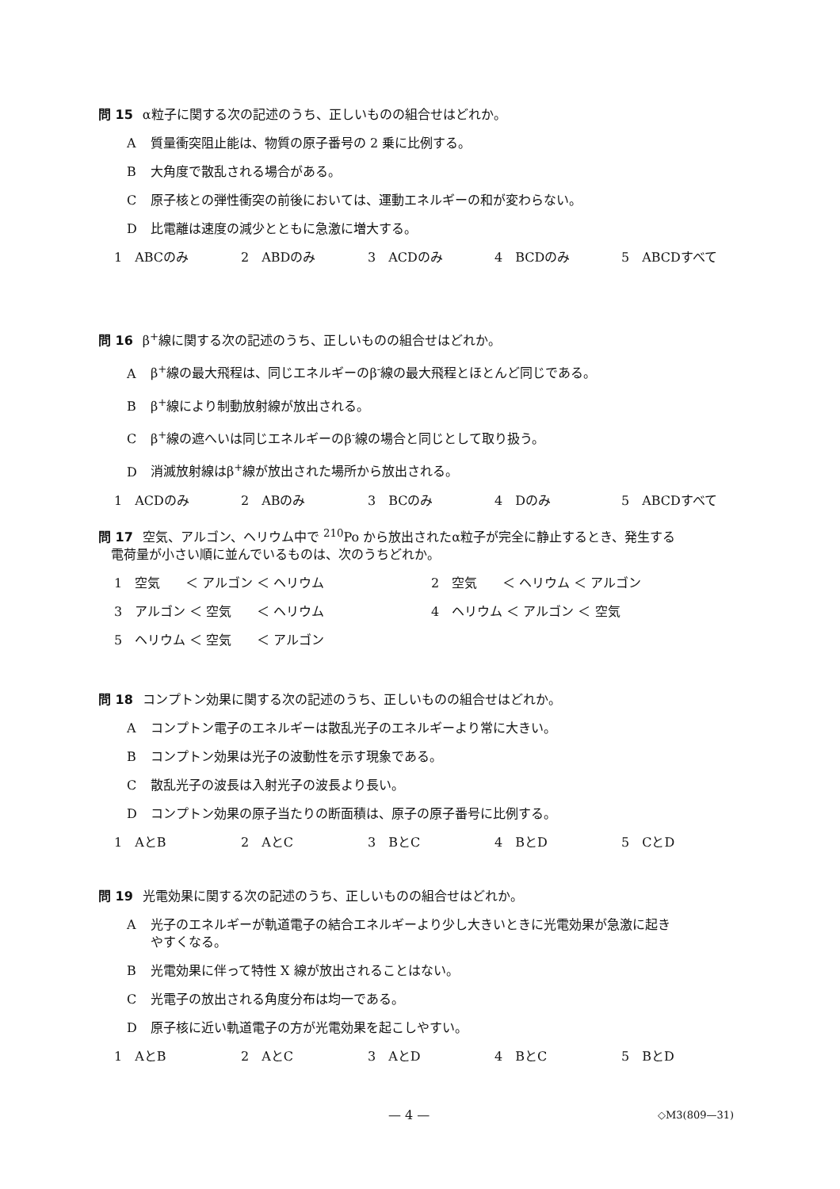問 15 α粒子に関する次の記述のうち、正しいものの組合せはどれか。
A質量衝突阻止能は、物質の原子番号の 2 乗に比例する。
B大角度で散乱される場合がある。
C原子核との弾性衝突の前後においては、運動エネルギーの和が変わらない。
D比電離は速度の減少とともに急激に増大する。
1　ABCのみ 2　ABDのみ 3　ACDのみ 4　BCDのみ 5　ABCDすべて
問 16 β<sup>+</sup>線に関する次の記述のうち、正しいものの組合せはどれか。
Aβ<sup>+</sup>線の最大飛程は、同じエネルギーのβ<sup>-</sup>線の最大飛程とほとんど同じである。
Bβ<sup>+</sup>線により制動放射線が放出される。
Cβ<sup>+</sup>線の遮へいは同じエネルギーのβ<sup>-</sup>線の場合と同じとして取り扱う。
D消滅放射線はβ<sup>+</sup>線が放出された場所から放出される。
1　ACDのみ 2　ABのみ 3　BCのみ 4　Dのみ 5　ABCDすべて
問 17 空気、アルゴン、ヘリウム中で <sup>210</sup>Po から放出されたα粒子が完全に静止するとき、発生する
　電荷量が小さい順に並んでいるものは、次のうちどれか。
1　空気　　＜ アルゴン ＜ ヘリウム
2　空気　　＜ ヘリウム ＜ アルゴン
3　アルゴン ＜ 空気　　＜ ヘリウム
4　ヘリウム ＜ アルゴン ＜ 空気
5　ヘリウム ＜ 空気　　＜ アルゴン
問 18 コンプトン効果に関する次の記述のうち、正しいものの組合せはどれか。
Aコンプトン電子のエネルギーは散乱光子のエネルギーより常に大きい。
Bコンプトン効果は光子の波動性を示す現象である。
C散乱光子の波長は入射光子の波長より長い。
Dコンプトン効果の原子当たりの断面積は、原子の原子番号に比例する。
1　AとB 2　AとC 3　BとC 4　BとD 5　CとD
問 19 光電効果に関する次の記述のうち、正しいものの組合せはどれか。
A光子のエネルギーが軌道電子の結合エネルギーより少し大きいときに光電効果が急激に起き
やすくなる。
B光電効果に伴って特性 X 線が放出されることはない。
C光電子の放出される角度分布は均一である。
D原子核に近い軌道電子の方が光電効果を起こしやすい。
1　AとB 2　AとC 3　AとD 4　BとC 5　BとD
— 4 — ◇M3(809—31)